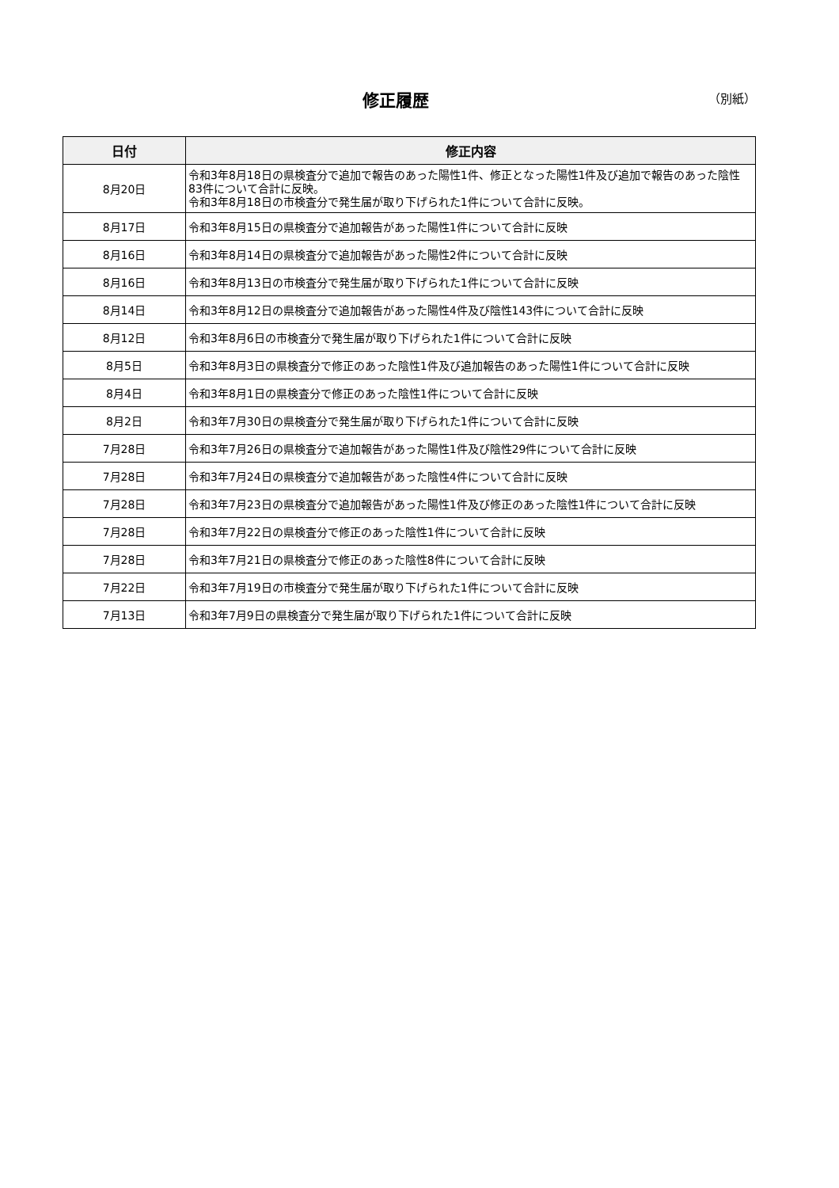修正履歴 （別紙）
| 日付 | 修正内容 |
| --- | --- |
| 8月20日 | 令和3年8月18日の県検査分で追加で報告のあった陽性1件、修正となった陽性1件及び追加で報告のあった陰性83件について合計に反映。 令和3年8月18日の市検査分で発生届が取り下げられた1件について合計に反映。 |
| 8月17日 | 令和3年8月15日の県検査分で追加報告があった陽性1件について合計に反映 |
| 8月16日 | 令和3年8月14日の県検査分で追加報告があった陽性2件について合計に反映 |
| 8月16日 | 令和3年8月13日の市検査分で発生届が取り下げられた1件について合計に反映 |
| 8月14日 | 令和3年8月12日の県検査分で追加報告があった陽性4件及び陰性143件について合計に反映 |
| 8月12日 | 令和3年8月6日の市検査分で発生届が取り下げられた1件について合計に反映 |
| 8月5日 | 令和3年8月3日の県検査分で修正のあった陰性1件及び追加報告のあった陽性1件について合計に反映 |
| 8月4日 | 令和3年8月1日の県検査分で修正のあった陰性1件について合計に反映 |
| 8月2日 | 令和3年7月30日の県検査分で発生届が取り下げられた1件について合計に反映 |
| 7月28日 | 令和3年7月26日の県検査分で追加報告があった陽性1件及び陰性29件について合計に反映 |
| 7月28日 | 令和3年7月24日の県検査分で追加報告があった陰性4件について合計に反映 |
| 7月28日 | 令和3年7月23日の県検査分で追加報告があった陽性1件及び修正のあった陰性1件について合計に反映 |
| 7月28日 | 令和3年7月22日の県検査分で修正のあった陰性1件について合計に反映 |
| 7月28日 | 令和3年7月21日の県検査分で修正のあった陰性8件について合計に反映 |
| 7月22日 | 令和3年7月19日の市検査分で発生届が取り下げられた1件について合計に反映 |
| 7月13日 | 令和3年7月9日の県検査分で発生届が取り下げられた1件について合計に反映 |